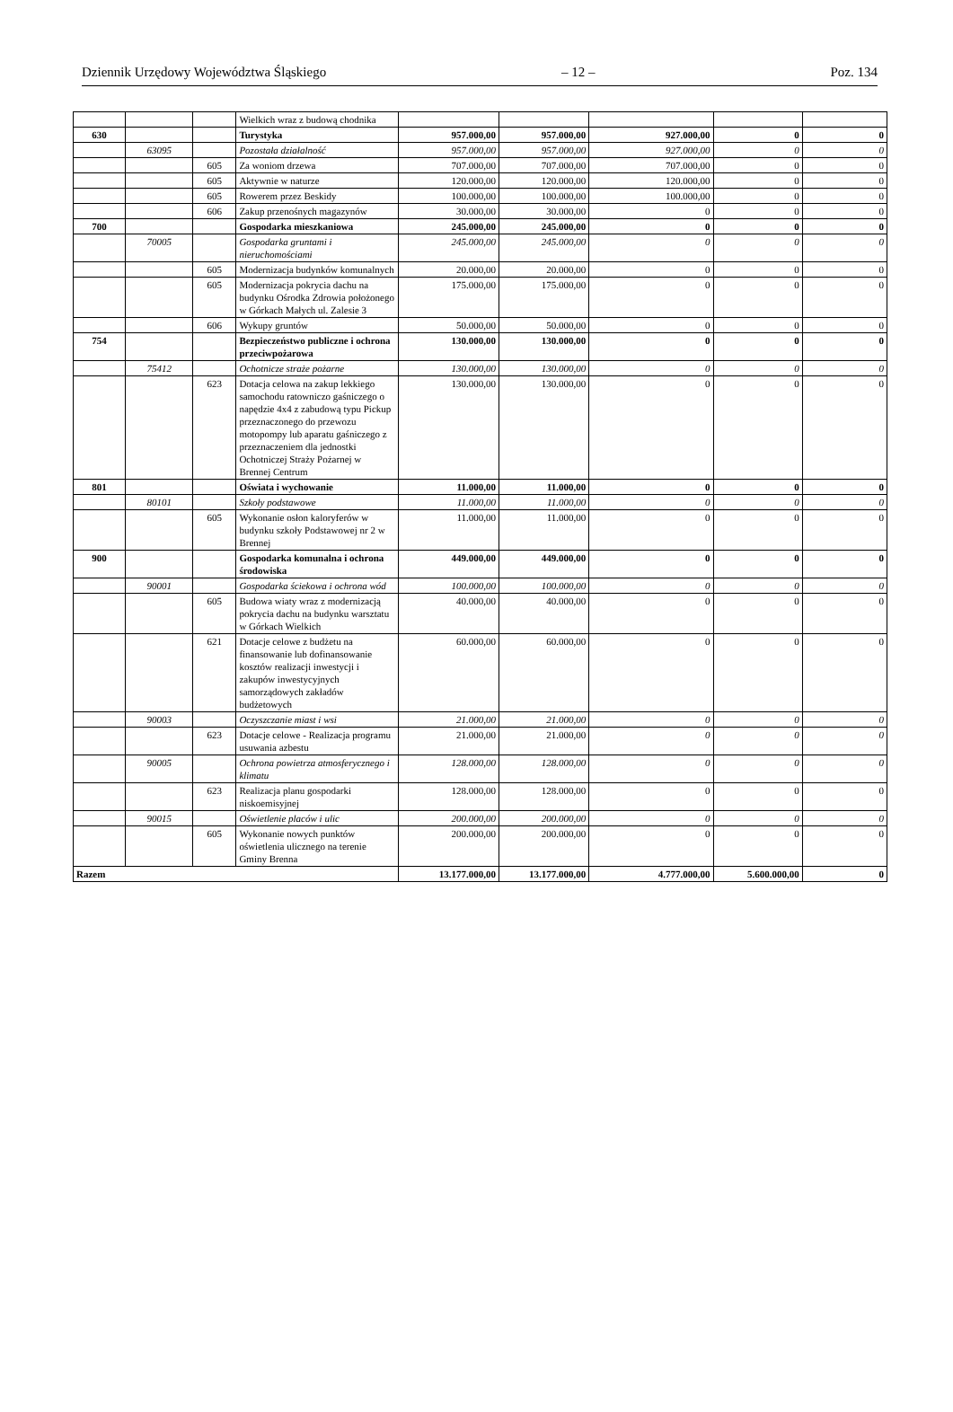Dziennik Urzędowy Województwa Śląskiego – 12 – Poz. 134
| | | | Wielkich wraz z budową chodnika | | | | | |
| 630 | | | Turystyka | 957.000,00 | 957.000,00 | 927.000,00 | 0 | 0 |
| | 63095 | | Pozostała działalność | 957.000,00 | 957.000,00 | 927.000,00 | 0 | 0 |
| | | 605 | Za woniom drzewa | 707.000,00 | 707.000,00 | 707.000,00 | 0 | 0 |
| | | 605 | Aktywnie w naturze | 120.000,00 | 120.000,00 | 120.000,00 | 0 | 0 |
| | | 605 | Rowerem przez Beskidy | 100.000,00 | 100.000,00 | 100.000,00 | 0 | 0 |
| | | 606 | Zakup przenośnych magazynów | 30.000,00 | 30.000,00 | 0 | 0 | 0 |
| 700 | | | Gospodarka mieszkaniowa | 245.000,00 | 245.000,00 | 0 | 0 | 0 |
| | 70005 | | Gospodarka gruntami i nieruchomościami | 245.000,00 | 245.000,00 | 0 | 0 | 0 |
| | | 605 | Modernizacja budynków komunalnych | 20.000,00 | 20.000,00 | 0 | 0 | 0 |
| | | 605 | Modernizacja pokrycia dachu na budynku Ośrodka Zdrowia położonego w Górkach Małych ul. Zalesie 3 | 175.000,00 | 175.000,00 | 0 | 0 | 0 |
| | | 606 | Wykupy gruntów | 50.000,00 | 50.000,00 | 0 | 0 | 0 |
| 754 | | | Bezpieczeństwo publiczne i ochrona przeciwpożarowa | 130.000,00 | 130.000,00 | 0 | 0 | 0 |
| | 75412 | | Ochotnicze straże pożarne | 130.000,00 | 130.000,00 | 0 | 0 | 0 |
| | | 623 | Dotacja celowa na zakup lekkiego samochodu ratowniczo gaśniczego o napędzie 4x4 z zabudową typu Pickup przeznaczonego do przewozu motopompy lub aparatu gaśniczego z przeznaczeniem dla jednostki Ochotniczej Straży Pożarnej w Brennej Centrum | 130.000,00 | 130.000,00 | 0 | 0 | 0 |
| 801 | | | Oświata i wychowanie | 11.000,00 | 11.000,00 | 0 | 0 | 0 |
| | 80101 | | Szkoły podstawowe | 11.000,00 | 11.000,00 | 0 | 0 | 0 |
| | | 605 | Wykonanie osłon kaloryferów w budynku szkoły Podstawowej nr 2 w Brennej | 11.000,00 | 11.000,00 | 0 | 0 | 0 |
| 900 | | | Gospodarka komunalna i ochrona środowiska | 449.000,00 | 449.000,00 | 0 | 0 | 0 |
| | 90001 | | Gospodarka ściekowa i ochrona wód | 100.000,00 | 100.000,00 | 0 | 0 | 0 |
| | | 605 | Budowa wiaty wraz z modernizacją pokrycia dachu na budynku warsztatu w Górkach Wielkich | 40.000,00 | 40.000,00 | 0 | 0 | 0 |
| | | 621 | Dotacje celowe z budżetu na finansowanie lub dofinansowanie kosztów realizacji inwestycji i zakupów inwestycyjnych samorządowych zakładów budżetowych | 60.000,00 | 60.000,00 | 0 | 0 | 0 |
| | 90003 | | Oczyszczanie miast i wsi | 21.000,00 | 21.000,00 | 0 | 0 | 0 |
| | | 623 | Dotacje celowe - Realizacja programu usuwania azbestu | 21.000,00 | 21.000,00 | 0 | 0 | 0 |
| | 90005 | | Ochrona powietrza atmosferycznego i klimatu | 128.000,00 | 128.000,00 | 0 | 0 | 0 |
| | | 623 | Realizacja planu gospodarki niskoemisyjnej | 128.000,00 | 128.000,00 | 0 | 0 | 0 |
| | 90015 | | Oświetlenie placów i ulic | 200.000,00 | 200.000,00 | 0 | 0 | 0 |
| | | 605 | Wykonanie nowych punktów oświetlenia ulicznego na terenie Gminy Brenna | 200.000,00 | 200.000,00 | 0 | 0 | 0 |
| Razem | | | | 13.177.000,00 | 13.177.000,00 | 4.777.000,00 | 5.600.000,00 | 0 |